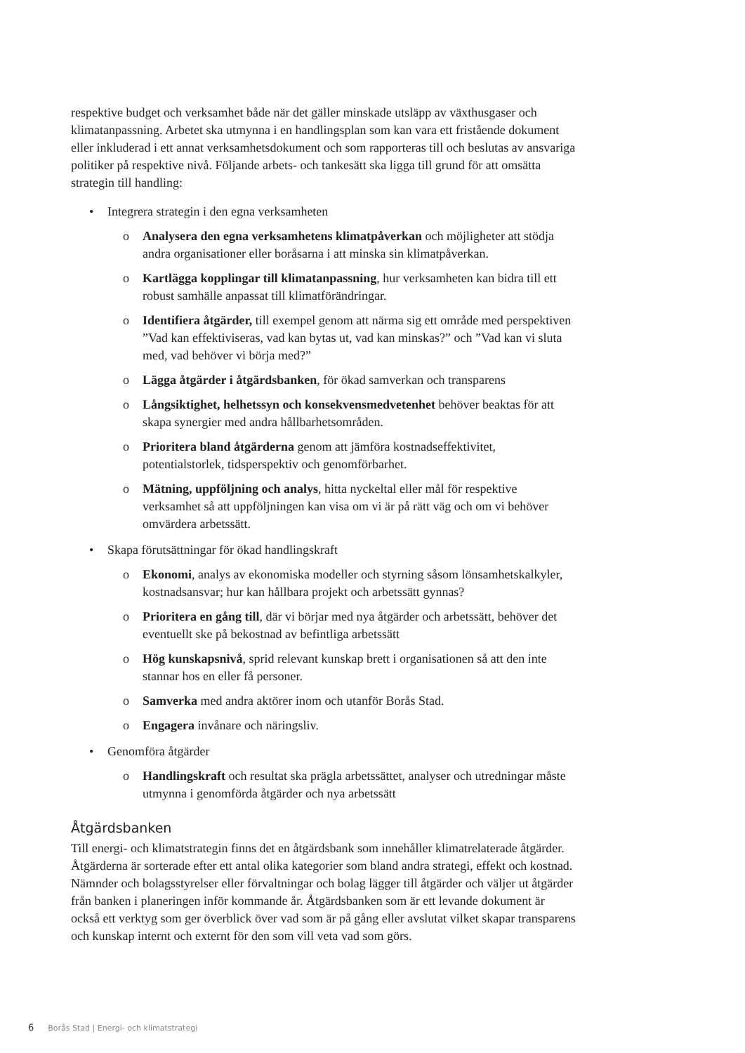respektive budget och verksamhet både när det gäller minskade utsläpp av växthusgaser och klimatanpassning. Arbetet ska utmynna i en handlingsplan som kan vara ett fristående dokument eller inkluderad i ett annat verksamhetsdokument och som rapporteras till och beslutas av ansvariga politiker på respektive nivå. Följande arbets- och tankesätt ska ligga till grund för att omsätta strategin till handling:
• Integrera strategin i den egna verksamheten
o Analysera den egna verksamhetens klimatpåverkan och möjligheter att stödja andra organisationer eller boråsarna i att minska sin klimatpåverkan.
o Kartlägga kopplingar till klimatanpassning, hur verksamheten kan bidra till ett robust samhälle anpassat till klimatförändringar.
o Identifiera åtgärder, till exempel genom att närma sig ett område med perspektiven ”Vad kan effektiviseras, vad kan bytas ut, vad kan minskas?” och ”Vad kan vi sluta med, vad behöver vi börja med?”
o Lägga åtgärder i åtgärdsbanken, för ökad samverkan och transparens
o Långsiktighet, helhetssyn och konsekvensmedvetenhet behöver beaktas för att skapa synergier med andra hållbarhetsområden.
o Prioritera bland åtgärderna genom att jämföra kostnadseffektivitet, potentialstorlek, tidsperspektiv och genomförbarhet.
o Mätning, uppföljning och analys, hitta nyckeltal eller mål för respektive verksamhet så att uppföljningen kan visa om vi är på rätt väg och om vi behöver omvärdera arbetssätt.
• Skapa förutsättningar för ökad handlingskraft
o Ekonomi, analys av ekonomiska modeller och styrning såsom lönsamhetskalkyler, kostnadsansvar; hur kan hållbara projekt och arbetssätt gynnas?
o Prioritera en gång till, där vi börjar med nya åtgärder och arbetssätt, behöver det eventuellt ske på bekostnad av befintliga arbetssätt
o Hög kunskapsnivå, sprid relevant kunskap brett i organisationen så att den inte stannar hos en eller få personer.
o Samverka med andra aktörer inom och utanför Borås Stad.
o Engagera invånare och näringsliv.
• Genomföra åtgärder
o Handlingskraft och resultat ska prägla arbetssättet, analyser och utredningar måste utmynna i genomförda åtgärder och nya arbetssätt
Åtgärdsbanken
Till energi- och klimatstrategin finns det en åtgärdsbank som innehåller klimatrelaterade åtgärder. Åtgärderna är sorterade efter ett antal olika kategorier som bland andra strategi, effekt och kostnad. Nämnder och bolagsstyrelser eller förvaltningar och bolag lägger till åtgärder och väljer ut åtgärder från banken i planeringen inför kommande år. Åtgärdsbanken som är ett levande dokument är också ett verktyg som ger överblick över vad som är på gång eller avslutat vilket skapar transparens och kunskap internt och externt för den som vill veta vad som görs.
6 Borås Stad | Energi- och klimatstrategi